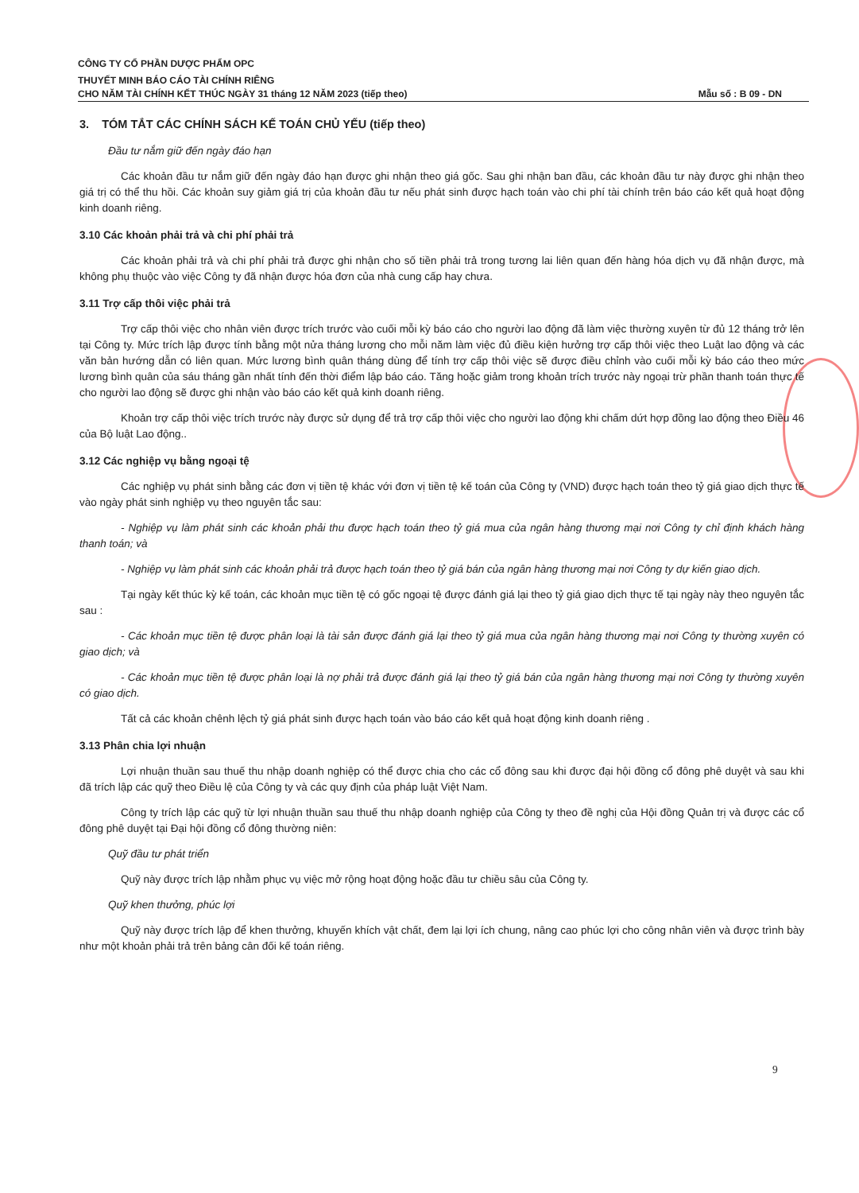CÔNG TY CỔ PHẦN DƯỢC PHẨM OPC
THUYẾT MINH BÁO CÁO TÀI CHÍNH RIÊNG
CHO NĂM TÀI CHÍNH KẾT THÚC NGÀY 31 tháng 12 NĂM 2023 (tiếp theo) Mẫu số : B 09 - DN
3. TÓM TẮT CÁC CHÍNH SÁCH KẾ TOÁN CHỦ YẾU (tiếp theo)
Đầu tư nắm giữ đến ngày đáo hạn
Các khoản đầu tư nắm giữ đến ngày đáo hạn được ghi nhận theo giá gốc. Sau ghi nhận ban đầu, các khoản đầu tư này được ghi nhận theo giá trị có thể thu hồi. Các khoản suy giảm giá trị của khoản đầu tư nếu phát sinh được hạch toán vào chi phí tài chính trên báo cáo kết quả hoạt động kinh doanh riêng.
3.10 Các khoản phải trả và chi phí phải trả
Các khoản phải trả và chi phí phải trả được ghi nhận cho số tiền phải trả trong tương lai liên quan đến hàng hóa dịch vụ đã nhận được, mà không phụ thuộc vào việc Công ty đã nhận được hóa đơn của nhà cung cấp hay chưa.
3.11 Trợ cấp thôi việc phải trả
Trợ cấp thôi việc cho nhân viên được trích trước vào cuối mỗi kỳ báo cáo cho người lao động đã làm việc thường xuyên từ đủ 12 tháng trở lên tại Công ty. Mức trích lập được tính bằng một nửa tháng lương cho mỗi năm làm việc đủ điều kiện hưởng trợ cấp thôi việc theo Luật lao động và các văn bản hướng dẫn có liên quan. Mức lương bình quân tháng dùng để tính trợ cấp thôi việc sẽ được điều chỉnh vào cuối mỗi kỳ báo cáo theo mức lương bình quân của sáu tháng gần nhất tính đến thời điểm lập báo cáo. Tăng hoặc giảm trong khoản trích trước này ngoại trừ phần thanh toán thực tế cho người lao động sẽ được ghi nhận vào báo cáo kết quả kinh doanh riêng.
Khoản trợ cấp thôi việc trích trước này được sử dụng để trả trợ cấp thôi việc cho người lao động khi chấm dứt hợp đồng lao động theo Điều 46 của Bộ luật Lao động..
3.12 Các nghiệp vụ bằng ngoại tệ
Các nghiệp vụ phát sinh bằng các đơn vị tiền tệ khác với đơn vị tiền tệ kế toán của Công ty (VND) được hạch toán theo tỷ giá giao dịch thực tế vào ngày phát sinh nghiệp vụ theo nguyên tắc sau:
- Nghiệp vụ làm phát sinh các khoản phải thu được hạch toán theo tỷ giá mua của ngân hàng thương mại nơi Công ty chỉ định khách hàng thanh toán; và
- Nghiệp vụ làm phát sinh các khoản phải trả được hạch toán theo tỷ giá bán của ngân hàng thương mại nơi Công ty dự kiến giao dịch.
Tại ngày kết thúc kỳ kế toán, các khoản mục tiền tệ có gốc ngoại tệ được đánh giá lại theo tỷ giá giao dịch thực tế tại ngày này theo nguyên tắc sau :
- Các khoản mục tiền tệ được phân loại là tài sản được đánh giá lại theo tỷ giá mua của ngân hàng thương mại nơi Công ty thường xuyên có giao dịch; và
- Các khoản mục tiền tệ được phân loại là nợ phải trả được đánh giá lại theo tỷ giá bán của ngân hàng thương mại nơi Công ty thường xuyên có giao dịch.
Tất cả các khoản chênh lệch tỷ giá phát sinh được hạch toán vào báo cáo kết quả hoạt động kinh doanh riêng .
3.13 Phân chia lợi nhuận
Lợi nhuận thuần sau thuế thu nhập doanh nghiệp có thể được chia cho các cổ đông sau khi được đại hội đồng cổ đông phê duyệt và sau khi đã trích lập các quỹ theo Điều lệ của Công ty và các quy định của pháp luật Việt Nam.
Công ty trích lập các quỹ từ lợi nhuận thuần sau thuế thu nhập doanh nghiệp của Công ty theo đề nghị của Hội đồng Quản trị và được các cổ đông phê duyệt tại Đại hội đồng cổ đông thường niên:
Quỹ đầu tư phát triển
Quỹ này được trích lập nhằm phục vụ việc mở rộng hoạt động hoặc đầu tư chiều sâu của Công ty.
Quỹ khen thưởng, phúc lợi
Quỹ này được trích lập để khen thưởng, khuyến khích vật chất, đem lại lợi ích chung, nâng cao phúc lợi cho công nhân viên và được trình bày như một khoản phải trả trên bảng cân đối kế toán riêng.
9